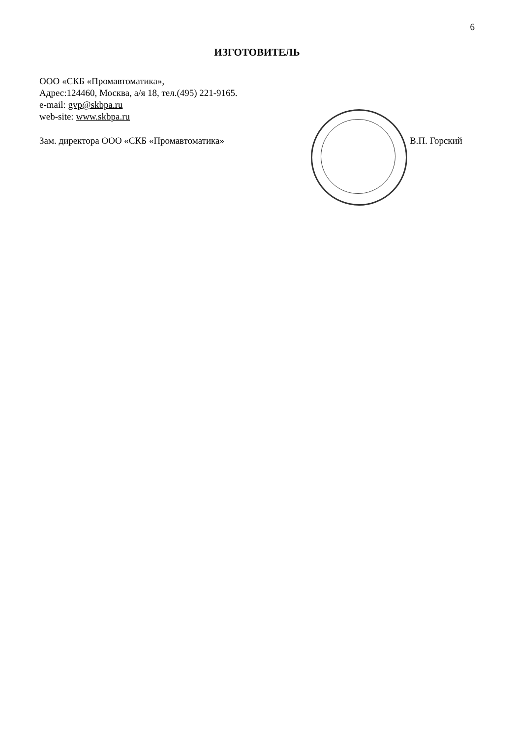6
ИЗГОТОВИТЕЛЬ
ООО «СКБ «Промавтоматика»,
Адрес:124460, Москва, а/я 18, тел.(495) 221-9165.
e-mail: gvp@skbpa.ru
web-site: www.skbpa.ru
Зам. директора ООО «СКБ «Промавтоматика»
В.П. Горский